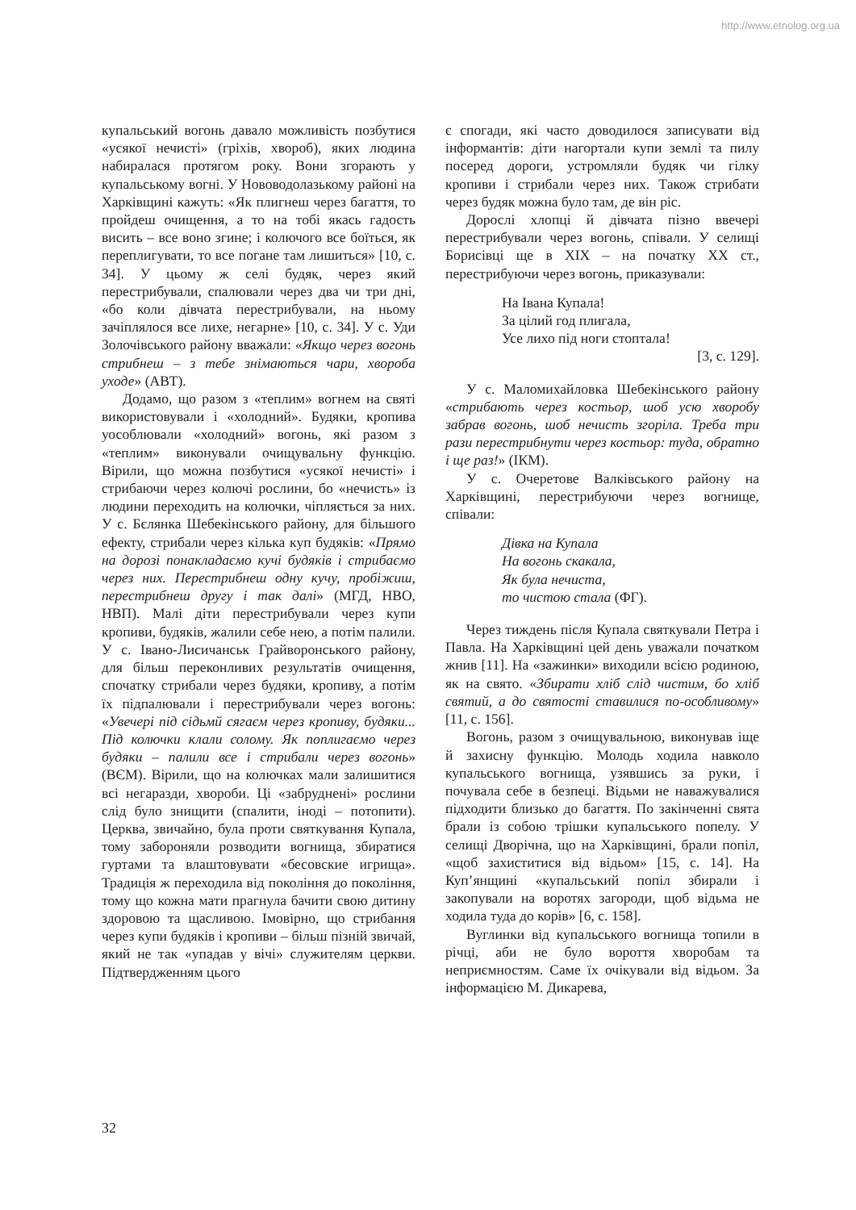http://www.etnolog.org.ua
купальський вогонь давало можливість позбутися «усякої нечисті» (гріхів, хвороб), яких людина набиралася протягом року. Вони згорають у купальському вогні. У Нововодолазькому районі на Харківщині кажуть: «Як плигнеш через багаття, то пройдеш очищення, а то на тобі якась гадость висить – все воно згине; і колючого все боїться, як переплигувати, то все погане там лишиться» [10, с. 34]. У цьому ж селі будяк, через який перестрибували, спалювали через два чи три дні, «бо коли дівчата перестрибували, на ньому зачіплялося все лихе, негарне» [10, с. 34]. У с. Уди Золочівського району вважали: «Якщо через вогонь стрибнеш – з тебе знімаються чари, хвороба уходе» (АВТ).
Додамо, що разом з «теплим» вогнем на святі використовували і «холодний». Будяки, кропива уособлювали «холодний» вогонь, які разом з «теплим» виконували очищувальну функцію. Вірили, що можна позбутися «усякої нечисті» і стрибаючи через колючі рослини, бо «нечисть» із людини переходить на колючки, чіпляється за них. У с. Бєлянка Шебекінського району, для більшого ефекту, стрибали через кілька куп будяків: «Прямо на дорозі понакладаємо кучі будяків і стрибаємо через них. Перестрибнеш одну кучу, пробіжиш, перестрибнеш другу і так далі» (МГД, НВО, НВП). Малі діти перестрибували через купи кропиви, будяків, жалили себе нею, а потім палили. У с. Івано-Лисичанськ Грайворонського району, для більш переконливих результатів очищення, спочатку стрибали через будяки, кропиву, а потім їх підпалювали і перестрибували через вогонь: «Увечері під сідьмй сягаєм через кропиву, будяки... Під колючки клали солому. Як поплигаємо через будяки – палили все і стрибали через вогонь» (ВЄМ). Вірили, що на колючках мали залишитися всі негаразди, хвороби. Ці «забруднені» рослини слід було знищити (спалити, іноді – потопити). Церква, звичайно, була проти святкування Купала, тому забороняли розводити вогнища, збиратися гуртами та влаштовувати «бесовские игрища». Традиція ж переходила від покоління до покоління, тому що кожна мати прагнула бачити свою дитину здоровою та щасливою. Імовірно, що стрибання через купи будяків і кропиви – більш пізній звичай, який не так «упадав у вічі» служителям церкви. Підтвердженням цього
є спогади, які часто доводилося записувати від інформантів: діти нагортали купи землі та пилу посеред дороги, устромляли будяк чи гілку кропиви і стрибали через них. Також стрибати через будяк можна було там, де він ріс.
Дорослі хлопці й дівчата пізно ввечері перестрибували через вогонь, співали. У селищі Борисівці ще в XIX – на початку XX ст., перестрибуючи через вогонь, приказували:
На Івана Купала!
За цілий год плигала,
Усе лихо під ноги стоптала!
[3, с. 129].
У с. Маломихайловка Шебекінського району «стрибають через костьор, шоб усю хворобу забрав вогонь, шоб нечисть згоріла. Треба три рази перестрибнути через костьор: туда, обратно і ще раз!» (ІКМ).
У с. Очеретове Валківського району на Харківщині, перестрибуючи через вогнище, співали:
Дівка на Купала
На вогонь скакала,
Як була нечиста,
то чистою стала (ФГ).
Через тиждень після Купала святкували Петра і Павла. На Харківщині цей день уважали початком жнив [11]. На «зажинки» виходили всією родиною, як на свято. «Збирати хліб слід чистим, бо хліб святий, а до святості ставилися по-особливому» [11, с. 156].
Вогонь, разом з очищувальною, виконував іще й захисну функцію. Молодь ходила навколо купальського вогнища, узявшись за руки, і почувала себе в безпеці. Відьми не наважувалися підходити близько до багаття. По закінченні свята брали із собою трішки купальського попелу. У селищі Дворічна, що на Харківщині, брали попіл, «щоб захиститися від відьом» [15, с. 14]. На Куп’янщині «купальський попіл збирали і закопували на воротях загороди, щоб відьма не ходила туда до корів» [6, с. 158].
Вуглинки від купальського вогнища топили в річці, аби не було вороття хворобам та неприємностям. Саме їх очікували від відьом. За інформацією М. Дикарева,
32